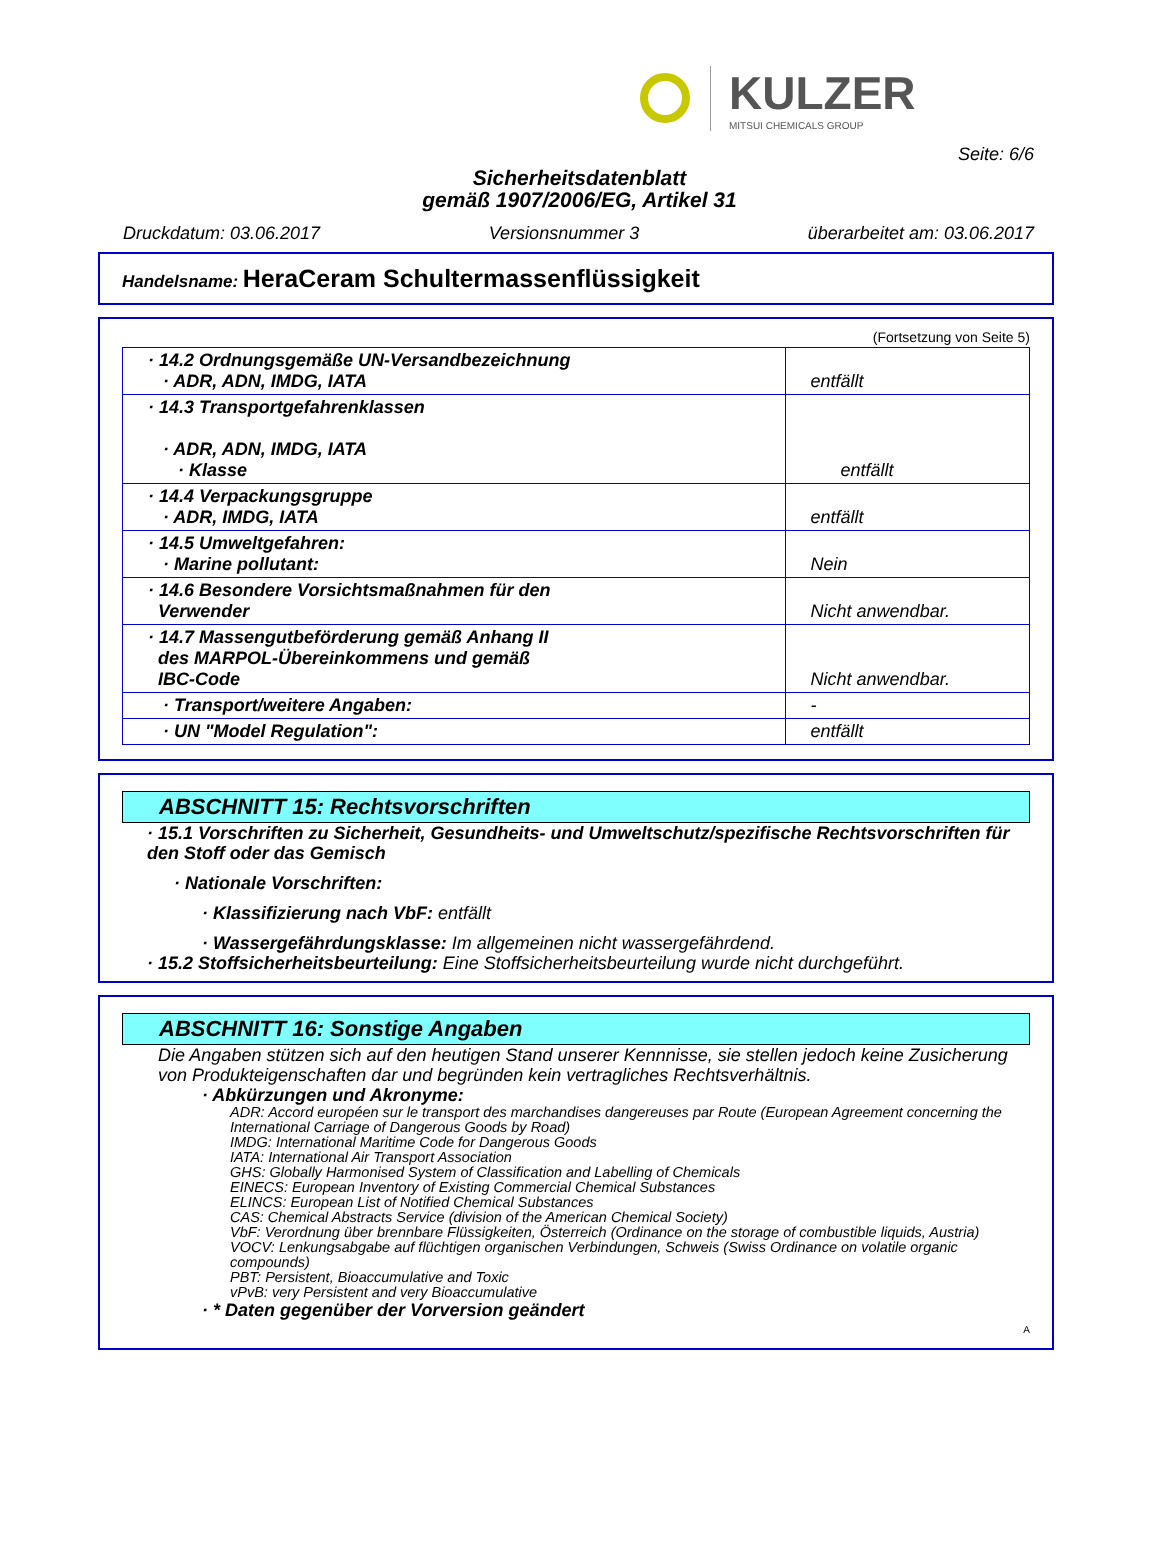KULZER
MITSUI CHEMICALS GROUP
Seite: 6/6
Sicherheitsdatenblatt
gemäß 1907/2006/EG, Artikel 31
Druckdatum: 03.06.2017 Versionsnummer 3 überarbeitet am: 03.06.2017
Handelsname: HeraCeram Schultermassenflüssigkeit
(Fortsetzung von Seite 5)
| · 14.2 Ordnungsgemäße UN-Versandbezeichnung · ADR, ADN, IMDG, IATA | entfällt |
| · 14.3 Transportgefahrenklassen · ADR, ADN, IMDG, IATA · Klasse | entfällt |
| · 14.4 Verpackungsgruppe · ADR, IMDG, IATA | entfällt |
| · 14.5 Umweltgefahren: · Marine pollutant: | Nein |
| · 14.6 Besondere Vorsichtsmaßnahmen für den Verwender | Nicht anwendbar. |
| · 14.7 Massengutbeförderung gemäß Anhang II des MARPOL-Übereinkommens und gemäß IBC-Code | Nicht anwendbar. |
| · Transport/weitere Angaben: | - |
| · UN "Model Regulation": | entfällt |
ABSCHNITT 15: Rechtsvorschriften
· 15.1 Vorschriften zu Sicherheit, Gesundheits- und Umweltschutz/spezifische Rechtsvorschriften für den Stoff oder das Gemisch
· Nationale Vorschriften:
· Klassifizierung nach VbF: entfällt
· Wassergefährdungsklasse: Im allgemeinen nicht wassergefährdend.
· 15.2 Stoffsicherheitsbeurteilung: Eine Stoffsicherheitsbeurteilung wurde nicht durchgeführt.
ABSCHNITT 16: Sonstige Angaben
Die Angaben stützen sich auf den heutigen Stand unserer Kennnisse, sie stellen jedoch keine Zusicherung von Produkteigenschaften dar und begründen kein vertragliches Rechtsverhältnis.
· Abkürzungen und Akronyme:
ADR: Accord européen sur le transport des marchandises dangereuses par Route (European Agreement concerning the International Carriage of Dangerous Goods by Road)
IMDG: International Maritime Code for Dangerous Goods
IATA: International Air Transport Association
GHS: Globally Harmonised System of Classification and Labelling of Chemicals
EINECS: European Inventory of Existing Commercial Chemical Substances
ELINCS: European List of Notified Chemical Substances
CAS: Chemical Abstracts Service (division of the American Chemical Society)
VbF: Verordnung über brennbare Flüssigkeiten, Österreich (Ordinance on the storage of combustible liquids, Austria)
VOCV: Lenkungsabgabe auf flüchtigen organischen Verbindungen, Schweis (Swiss Ordinance on volatile organic compounds)
PBT: Persistent, Bioaccumulative and Toxic
vPvB: very Persistent and very Bioaccumulative
· * Daten gegenüber der Vorversion geändert
A